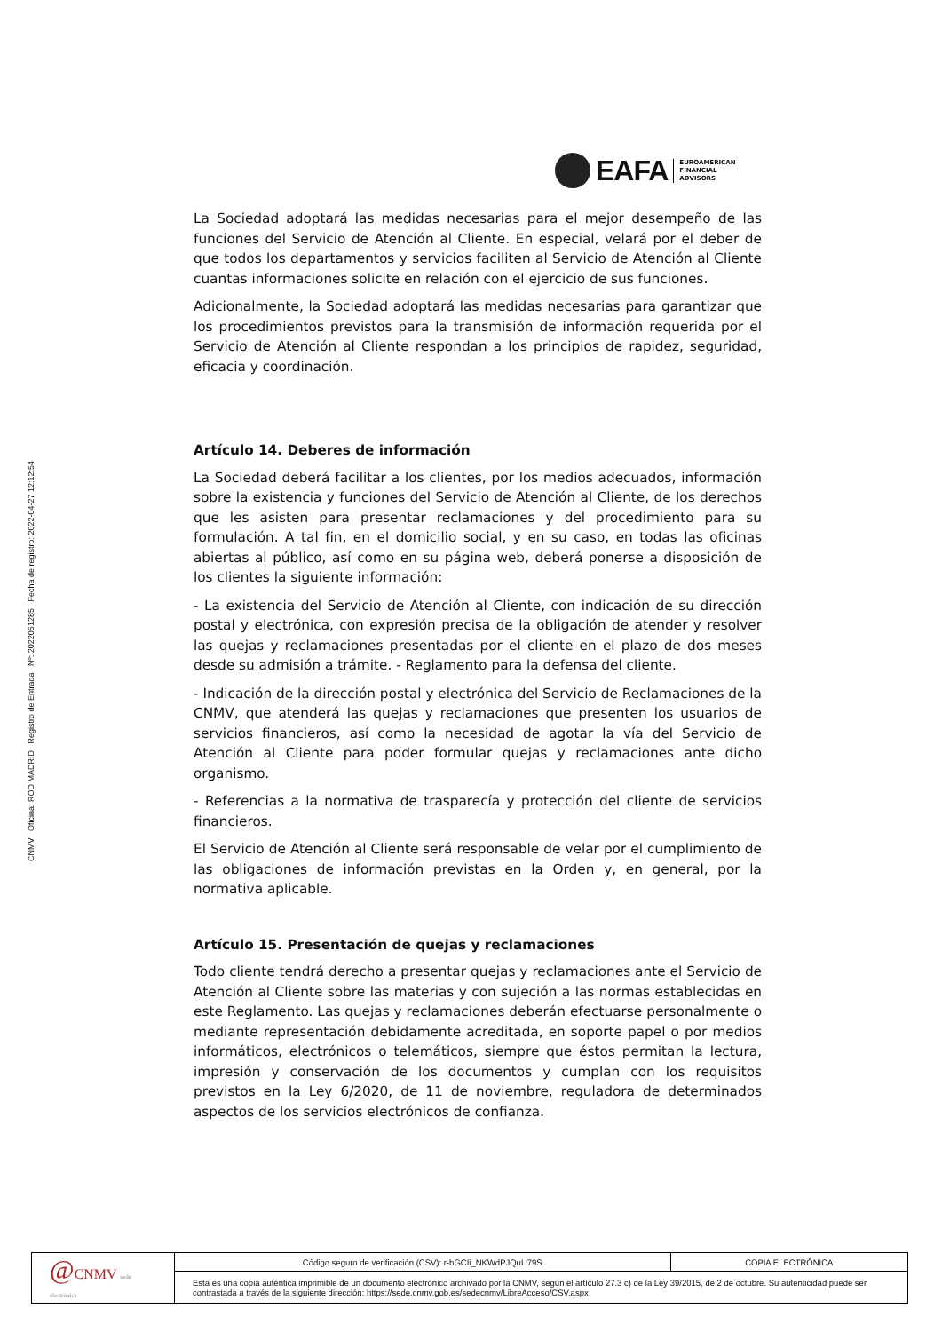CNMV Oficina: ROD MADRID Registro de Entrada Nº: 2022051285 Fecha de registro: 2022-04-27 12:12:54
EAFA
EUROAMERICAN
FINANCIAL
ADVISORS
La Sociedad adoptará las medidas necesarias para el mejor desempeño de las funciones del Servicio de Atención al Cliente. En especial, velará por el deber de que todos los departamentos y servicios faciliten al Servicio de Atención al Cliente cuantas informaciones solicite en relación con el ejercicio de sus funciones.
Adicionalmente, la Sociedad adoptará las medidas necesarias para garantizar que los procedimientos previstos para la transmisión de información requerida por el Servicio de Atención al Cliente respondan a los principios de rapidez, seguridad, eficacia y coordinación.
Artículo 14. Deberes de información
La Sociedad deberá facilitar a los clientes, por los medios adecuados, información sobre la existencia y funciones del Servicio de Atención al Cliente, de los derechos que les asisten para presentar reclamaciones y del procedimiento para su formulación. A tal fin, en el domicilio social, y en su caso, en todas las oficinas abiertas al público, así como en su página web, deberá ponerse a disposición de los clientes la siguiente información:
- La existencia del Servicio de Atención al Cliente, con indicación de su dirección postal y electrónica, con expresión precisa de la obligación de atender y resolver las quejas y reclamaciones presentadas por el cliente en el plazo de dos meses desde su admisión a trámite. - Reglamento para la defensa del cliente.
- Indicación de la dirección postal y electrónica del Servicio de Reclamaciones de la CNMV, que atenderá las quejas y reclamaciones que presenten los usuarios de servicios financieros, así como la necesidad de agotar la vía del Servicio de Atención al Cliente para poder formular quejas y reclamaciones ante dicho organismo.
- Referencias a la normativa de trasparecía y protección del cliente de servicios financieros.
El Servicio de Atención al Cliente será responsable de velar por el cumplimiento de las obligaciones de información previstas en la Orden y, en general, por la normativa aplicable.
Artículo 15. Presentación de quejas y reclamaciones
Todo cliente tendrá derecho a presentar quejas y reclamaciones ante el Servicio de Atención al Cliente sobre las materias y con sujeción a las normas establecidas en este Reglamento. Las quejas y reclamaciones deberán efectuarse personalmente o mediante representación debidamente acreditada, en soporte papel o por medios informáticos, electrónicos o telemáticos, siempre que éstos permitan la lectura, impresión y conservación de los documentos y cumplan con los requisitos previstos en la Ley 6/2020, de 11 de noviembre, reguladora de determinados aspectos de los servicios electrónicos de confianza.
| @ CNMV sede electrónica | Código seguro de verificación (CSV): r-bGCIi_NKWdPJQuU79S | COPIA ELECTRÓNICA |
| | Esta es una copia auténtica imprimible de un documento electrónico archivado por la CNMV, según el artículo 27.3 c) de la Ley 39/2015, de 2 de octubre. Su autenticidad puede ser contrastada a través de la siguiente dirección: https://sede.cnmv.gob.es/sedecnmv/LibreAcceso/CSV.aspx | |